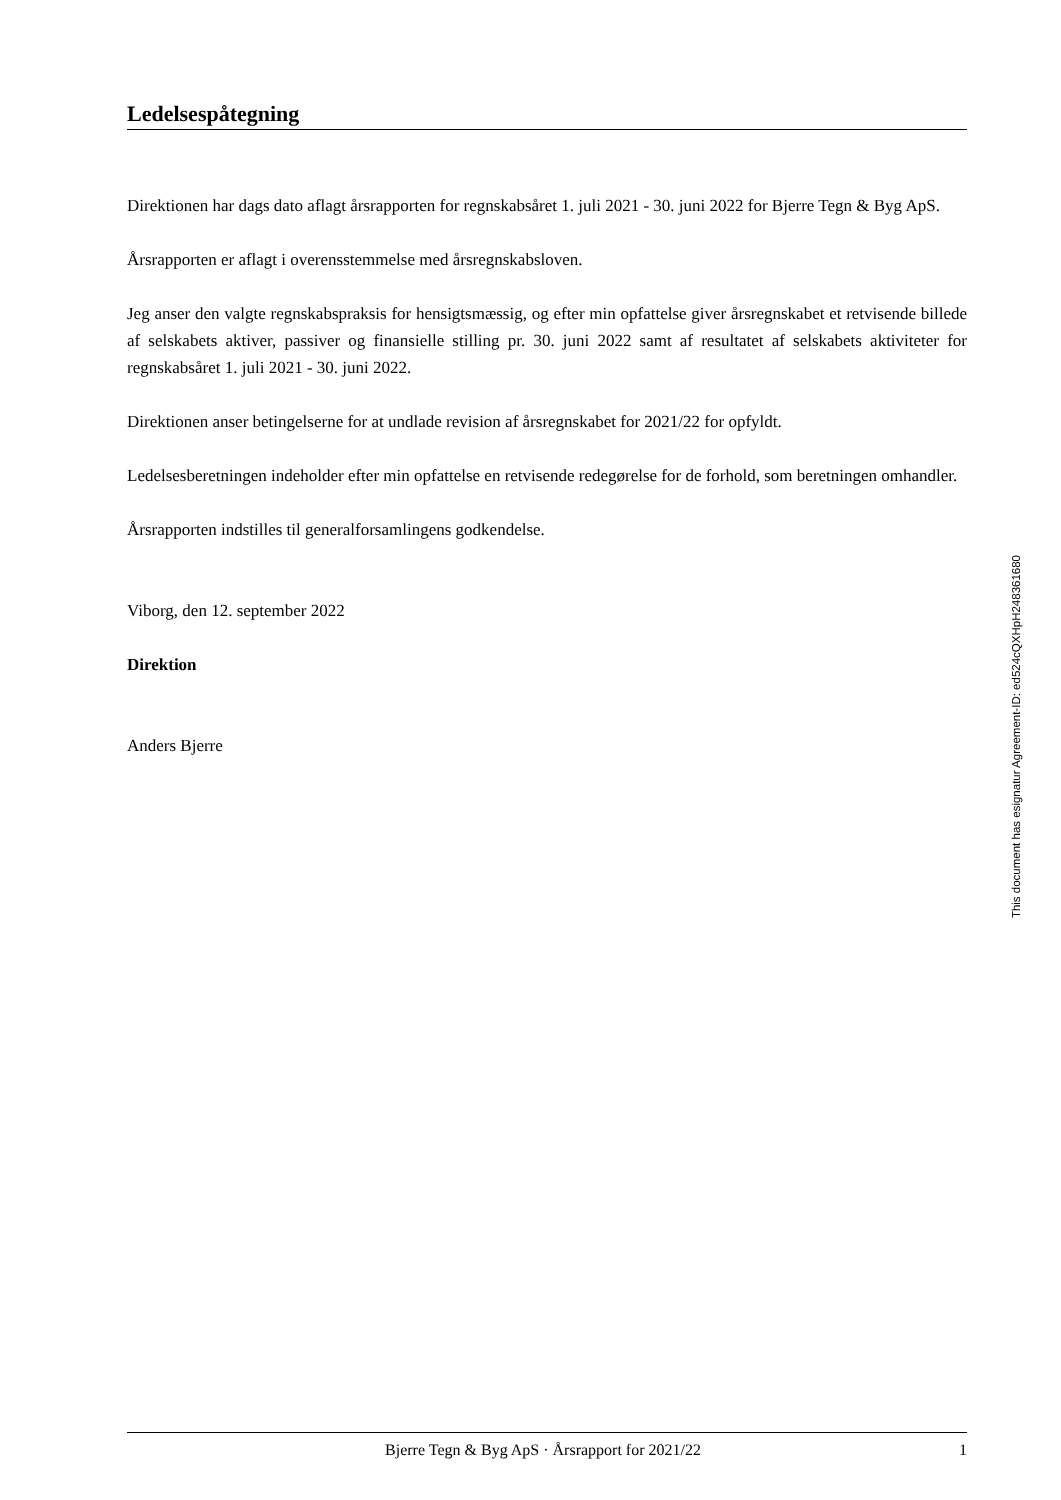Ledelsespåtegning
Direktionen har dags dato aflagt årsrapporten for regnskabsåret 1. juli 2021 - 30. juni 2022 for Bjerre Tegn & Byg ApS.
Årsrapporten er aflagt i overensstemmelse med årsregnskabsloven.
Jeg anser den valgte regnskabspraksis for hensigtsmæssig, og efter min opfattelse giver årsregnskabet et retvisende billede af selskabets aktiver, passiver og finansielle stilling pr. 30. juni 2022 samt af resultatet af selskabets aktiviteter for regnskabsåret 1. juli 2021 - 30. juni 2022.
Direktionen anser betingelserne for at undlade revision af årsregnskabet for 2021/22 for opfyldt.
Ledelsesberetningen indeholder efter min opfattelse en retvisende redegørelse for de forhold, som beretningen omhandler.
Årsrapporten indstilles til generalforsamlingens godkendelse.
Viborg, den 12. september 2022
Direktion
Anders Bjerre
This document has esignatur Agreement-ID: ed524cQXHpH248361680
Bjerre Tegn & Byg ApS · Årsrapport for 2021/22 1